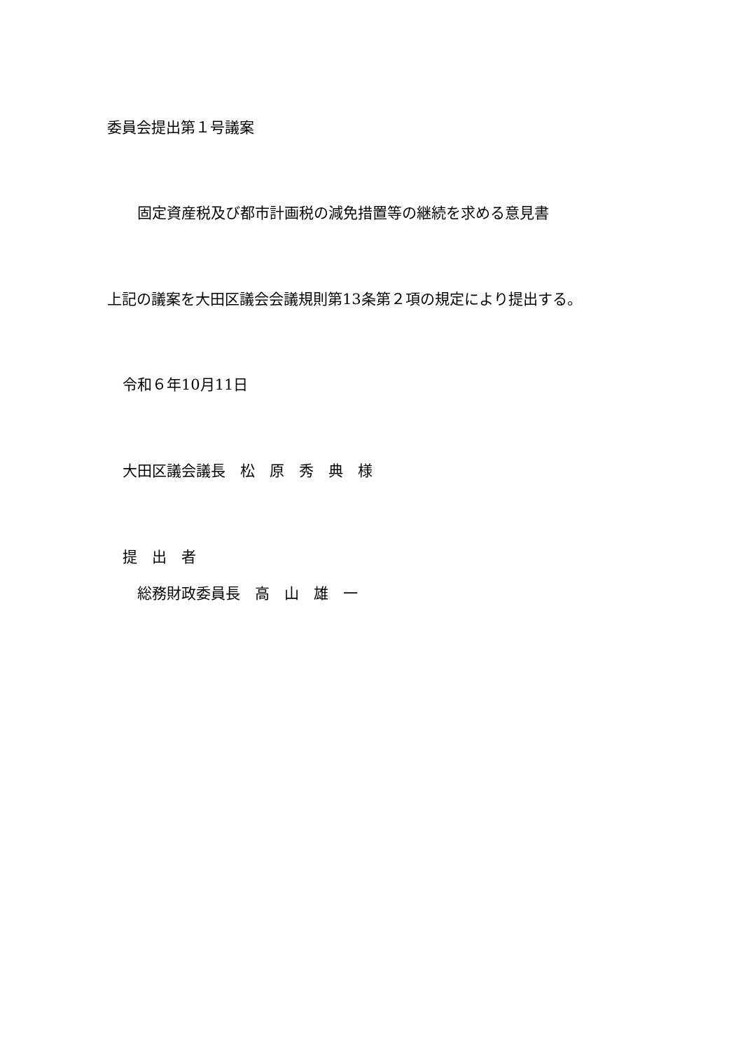委員会提出第１号議案
固定資産税及び都市計画税の減免措置等の継続を求める意見書
上記の議案を大田区議会会議規則第13条第２項の規定により提出する。
令和６年10月11日
大田区議会議長　松　原　秀　典　様
提　出　者
総務財政委員長　高　山　雄　一